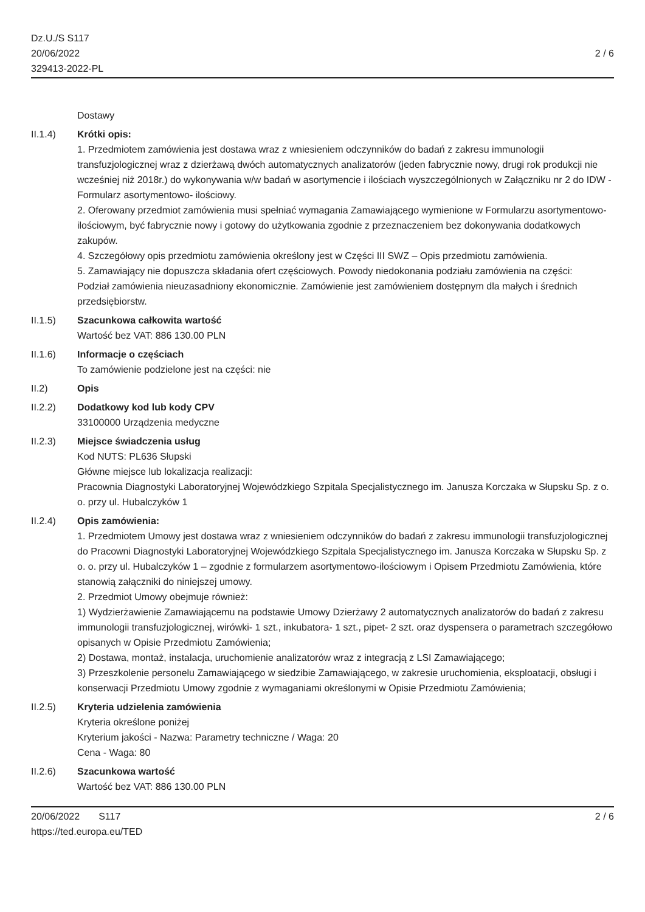Dz.U./S S117
20/06/2022
329413-2022-PL
2 / 6
Dostawy
II.1.4) Krótki opis:
1. Przedmiotem zamówienia jest dostawa wraz z wniesieniem odczynników do badań z zakresu immunologii transfuzjologicznej wraz z dzierżawą dwóch automatycznych analizatorów (jeden fabrycznie nowy, drugi rok produkcji nie wcześniej niż 2018r.) do wykonywania w/w badań w asortymencie i ilościach wyszczególnionych w Załączniku nr 2 do IDW - Formularz asortymentowo- ilościowy.
2. Oferowany przedmiot zamówienia musi spełniać wymagania Zamawiającego wymienione w Formularzu asortymentowo-ilościowym, być fabrycznie nowy i gotowy do użytkowania zgodnie z przeznaczeniem bez dokonywania dodatkowych zakupów.
4. Szczegółowy opis przedmiotu zamówienia określony jest w Części III SWZ – Opis przedmiotu zamówienia.
5. Zamawiający nie dopuszcza składania ofert częściowych. Powody niedokonania podziału zamówienia na części:
Podział zamówienia nieuzasadniony ekonomicznie. Zamówienie jest zamówieniem dostępnym dla małych i średnich przedsiębiorstw.
II.1.5) Szacunkowa całkowita wartość
Wartość bez VAT: 886 130.00 PLN
II.1.6) Informacje o częściach
To zamówienie podzielone jest na części: nie
II.2) Opis
II.2.2) Dodatkowy kod lub kody CPV
33100000 Urządzenia medyczne
II.2.3) Miejsce świadczenia usług
Kod NUTS: PL636 Słupski
Główne miejsce lub lokalizacja realizacji:
Pracownia Diagnostyki Laboratoryjnej Wojewódzkiego Szpitala Specjalistycznego im. Janusza Korczaka w Słupsku Sp. z o. o. przy ul. Hubalczyków 1
II.2.4) Opis zamówienia:
1. Przedmiotem Umowy jest dostawa wraz z wniesieniem odczynników do badań z zakresu immunologii transfuzjologicznej do Pracowni Diagnostyki Laboratoryjnej Wojewódzkiego Szpitala Specjalistycznego im. Janusza Korczaka w Słupsku Sp. z o. o. przy ul. Hubalczyków 1 – zgodnie z formularzem asortymentowo-ilościowym i Opisem Przedmiotu Zamówienia, które stanowią załączniki do niniejszej umowy.
2. Przedmiot Umowy obejmuje również:
1) Wydzierżawienie Zamawiającemu na podstawie Umowy Dzierżawy 2 automatycznych analizatorów do badań z zakresu immunologii transfuzjologicznej, wirówki- 1 szt., inkubatora- 1 szt., pipet- 2 szt. oraz dyspensera o parametrach szczegółowo opisanych w Opisie Przedmiotu Zamówienia;
2) Dostawa, montaż, instalacja, uruchomienie analizatorów wraz z integracją z LSI Zamawiającego;
3) Przeszkolenie personelu Zamawiającego w siedzibie Zamawiającego, w zakresie uruchomienia, eksploatacji, obsługi i konserwacji Przedmiotu Umowy zgodnie z wymaganiami określonymi w Opisie Przedmiotu Zamówienia;
II.2.5) Kryteria udzielenia zamówienia
Kryteria określone poniżej
Kryterium jakości - Nazwa: Parametry techniczne / Waga: 20
Cena - Waga: 80
II.2.6) Szacunkowa wartość
Wartość bez VAT: 886 130.00 PLN
20/06/2022 S117
https://ted.europa.eu/TED
2 / 6